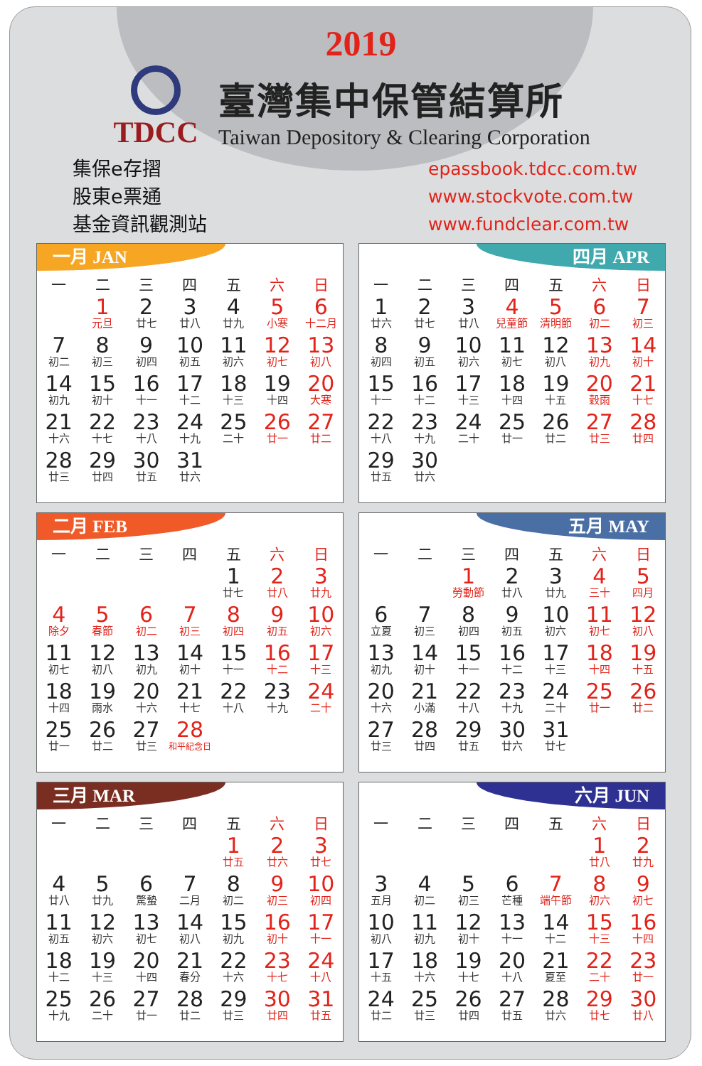2019
TDCC
臺灣集中保管結算所
Taiwan Depository & Clearing Corporation
集保e存摺
股東e票通
基金資訊觀測站
epassbook.tdcc.com.tw
www.stockvote.com.tw
www.fundclear.com.tw
一月 JAN
| 一 | 二 | 三 | 四 | 五 | 六 | 日 |
| --- | --- | --- | --- | --- | --- | --- |
| | 1 元旦 | 2 廿七 | 3 廿八 | 4 廿九 | 5 小寒 | 6 十二月 |
| 7 初二 | 8 初三 | 9 初四 | 10 初五 | 11 初六 | 12 初七 | 13 初八 |
| 14 初九 | 15 初十 | 16 十一 | 17 十二 | 18 十三 | 19 十四 | 20 大寒 |
| 21 十六 | 22 十七 | 23 十八 | 24 十九 | 25 二十 | 26 廿一 | 27 廿二 |
| 28 廿三 | 29 廿四 | 30 廿五 | 31 廿六 | | | |
四月 APR
| 一 | 二 | 三 | 四 | 五 | 六 | 日 |
| --- | --- | --- | --- | --- | --- | --- |
| 1 廿六 | 2 廿七 | 3 廿八 | 4 兒童節 | 5 清明節 | 6 初二 | 7 初三 |
| 8 初四 | 9 初五 | 10 初六 | 11 初七 | 12 初八 | 13 初九 | 14 初十 |
| 15 十一 | 16 十二 | 17 十三 | 18 十四 | 19 十五 | 20 穀雨 | 21 十七 |
| 22 十八 | 23 十九 | 24 二十 | 25 廿一 | 26 廿二 | 27 廿三 | 28 廿四 |
| 29 廿五 | 30 廿六 | | | | | |
二月 FEB
| 一 | 二 | 三 | 四 | 五 | 六 | 日 |
| --- | --- | --- | --- | --- | --- | --- |
| | | | | 1 廿七 | 2 廿八 | 3 廿九 |
| 4 除夕 | 5 春節 | 6 初二 | 7 初三 | 8 初四 | 9 初五 | 10 初六 |
| 11 初七 | 12 初八 | 13 初九 | 14 初十 | 15 十一 | 16 十二 | 17 十三 |
| 18 十四 | 19 雨水 | 20 十六 | 21 十七 | 22 十八 | 23 十九 | 24 二十 |
| 25 廿一 | 26 廿二 | 27 廿三 | 28 和平紀念日 | | | |
五月 MAY
| 一 | 二 | 三 | 四 | 五 | 六 | 日 |
| --- | --- | --- | --- | --- | --- | --- |
| | | 1 勞動節 | 2 廿八 | 3 廿九 | 4 三十 | 5 四月 |
| 6 立夏 | 7 初三 | 8 初四 | 9 初五 | 10 初六 | 11 初七 | 12 初八 |
| 13 初九 | 14 初十 | 15 十一 | 16 十二 | 17 十三 | 18 十四 | 19 十五 |
| 20 十六 | 21 小滿 | 22 十八 | 23 十九 | 24 二十 | 25 廿一 | 26 廿二 |
| 27 廿三 | 28 廿四 | 29 廿五 | 30 廿六 | 31 廿七 | | |
三月 MAR
| 一 | 二 | 三 | 四 | 五 | 六 | 日 |
| --- | --- | --- | --- | --- | --- | --- |
| | | | | 1 廿五 | 2 廿六 | 3 廿七 |
| 4 廿八 | 5 廿九 | 6 驚蟄 | 7 二月 | 8 初二 | 9 初三 | 10 初四 |
| 11 初五 | 12 初六 | 13 初七 | 14 初八 | 15 初九 | 16 初十 | 17 十一 |
| 18 十二 | 19 十三 | 20 十四 | 21 春分 | 22 十六 | 23 十七 | 24 十八 |
| 25 十九 | 26 二十 | 27 廿一 | 28 廿二 | 29 廿三 | 30 廿四 | 31 廿五 |
六月 JUN
| 一 | 二 | 三 | 四 | 五 | 六 | 日 |
| --- | --- | --- | --- | --- | --- | --- |
| | | | | | 1 廿八 | 2 廿九 |
| 3 五月 | 4 初二 | 5 初三 | 6 芒種 | 7 端午節 | 8 初六 | 9 初七 |
| 10 初八 | 11 初九 | 12 初十 | 13 十一 | 14 十二 | 15 十三 | 16 十四 |
| 17 十五 | 18 十六 | 19 十七 | 20 十八 | 21 夏至 | 22 二十 | 23 廿一 |
| 24 廿二 | 25 廿三 | 26 廿四 | 27 廿五 | 28 廿六 | 29 廿七 | 30 廿八 |